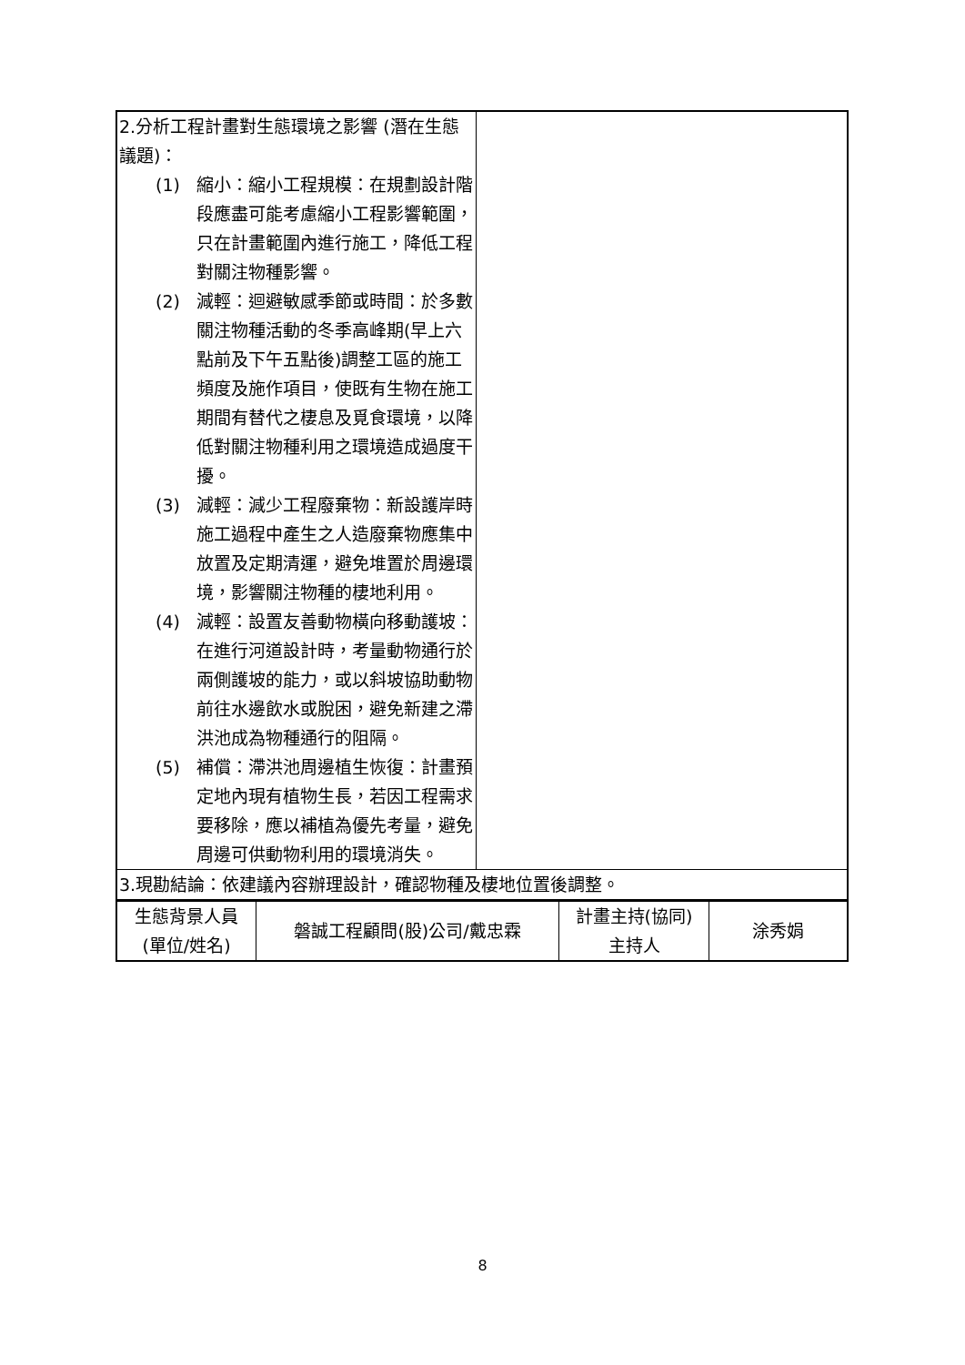| 2.分析工程計畫對生態環境之影響 (潛在生態議題)： (1) 縮小：縮小工程規模：在規劃設計階段應盡可能考慮縮小工程影響範圍，只在計畫範圍內進行施工，降低工程對關注物種影響。 (2) 減輕：迴避敏感季節或時間：於多數關注物種活動的冬季高峰期(早上六點前及下午五點後)調整工區的施工頻度及施作項目，使既有生物在施工期間有替代之棲息及覓食環境，以降低對關注物種利用之環境造成過度干擾。 (3) 減輕：減少工程廢棄物：新設護岸時施工過程中產生之人造廢棄物應集中放置及定期清運，避免堆置於周邊環境，影響關注物種的棲地利用。 (4) 減輕：設置友善動物橫向移動護坡：在進行河道設計時，考量動物通行於兩側護坡的能力，或以斜坡協助動物前往水邊飲水或脫困，避免新建之滯洪池成為物種通行的阻隔。 (5) 補償：滯洪池周邊植生恢復：計畫預定地內現有植物生長，若因工程需求要移除，應以補植為優先考量，避免周邊可供動物利用的環境消失。 | |
| 3.現勘結論：依建議內容辦理設計，確認物種及棲地位置後調整。 | |
| 生態背景人員 (單位/姓名) | 磐誠工程顧問(股)公司/戴忠霖 | 計畫主持(協同) 主持人 | 涂秀娟 |
8